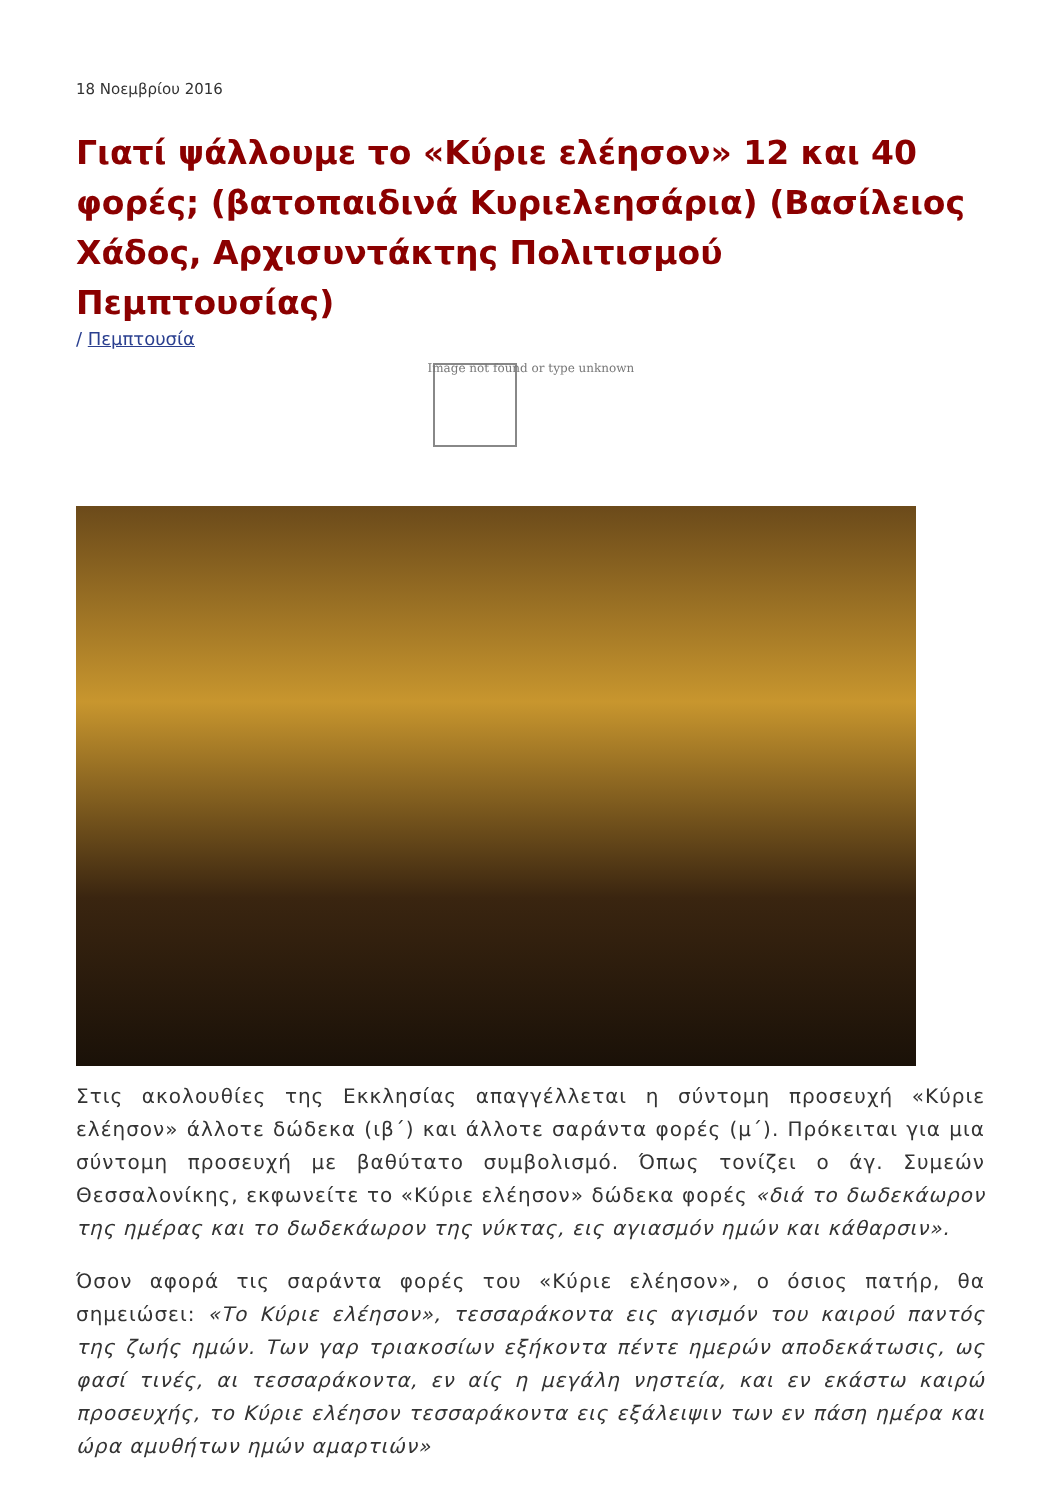18 Νοεμβρίου 2016
Γιατί ψάλλουμε το «Κύριε ελέησον» 12 και 40 φορές; (βατοπαιδινά Κυριελεησάρια) (Βασίλειος Χάδος, Αρχισυντάκτης Πολιτισμού Πεμπτουσίας)
/ Πεμπτουσία
Image not found or type unknown
Στις ακολουθίες της Εκκλησίας απαγγέλλεται η σύντομη προσευχή «Κύριε ελέησον» άλλοτε δώδεκα (ιβ΄) και άλλοτε σαράντα φορές (μ΄). Πρόκειται για μια σύντομη προσευχή με βαθύτατο συμβολισμό. Όπως τονίζει ο άγ. Συμεών Θεσσαλονίκης, εκφωνείτε το «Κύριε ελέησον» δώδεκα φορές «διά το δωδεκάωρον της ημέρας και το δωδεκάωρον της νύκτας, εις αγιασμόν ημών και κάθαρσιν».
Όσον αφορά τις σαράντα φορές του «Κύριε ελέησον», ο όσιος πατήρ, θα σημειώσει: «Το Κύριε ελέησον», τεσσαράκοντα εις αγισμόν του καιρού παντός της ζωής ημών. Των γαρ τριακοσίων εξήκοντα πέντε ημερών αποδεκάτωσις, ως φασί τινές, αι τεσσαράκοντα, εν αίς η μεγάλη νηστεία, και εν εκάστω καιρώ προσευχής, το Κύριε ελέησον τεσσαράκοντα εις εξάλειψιν των εν πάση ημέρα και ώρα αμυθήτων ημών αμαρτιών»